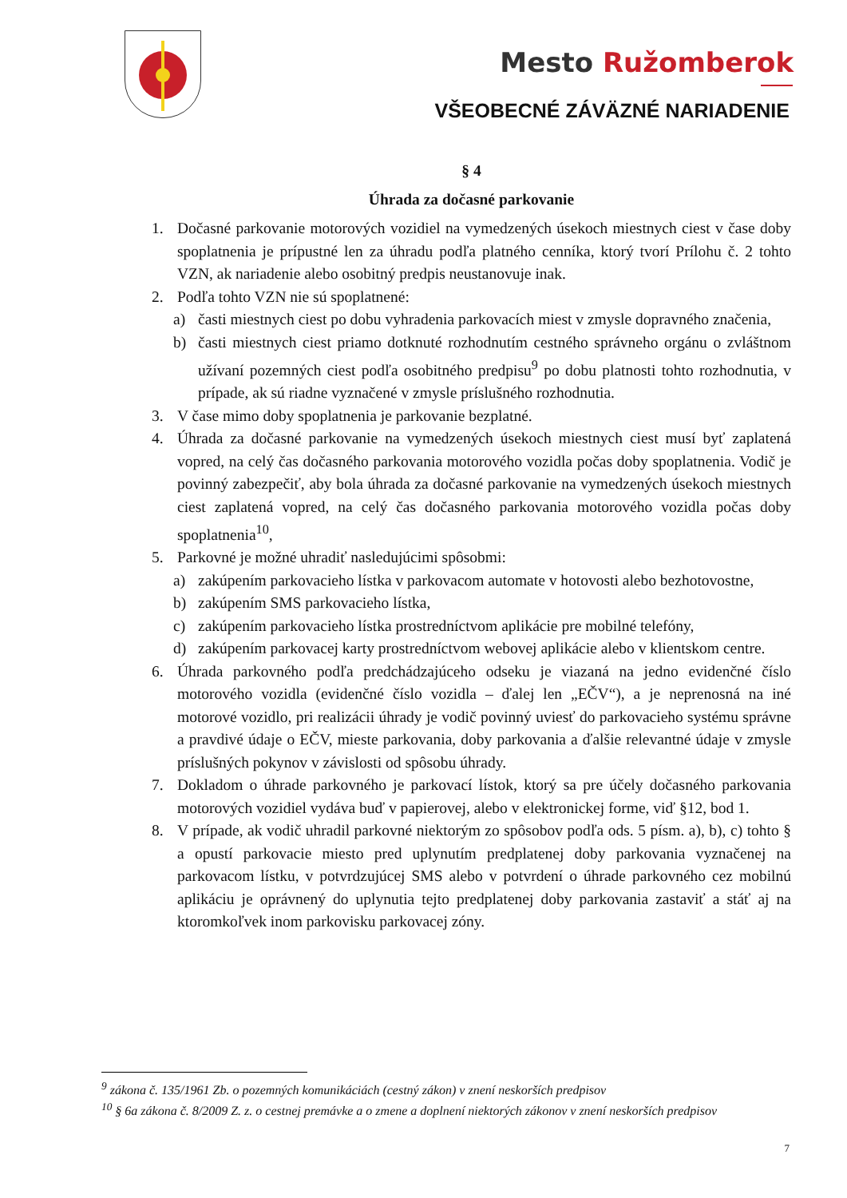Mesto Ružomberok
VŠEOBECNÉ ZÁVÄZNÉ NARIADENIE
§ 4
Úhrada za dočasné parkovanie
1. Dočasné parkovanie motorových vozidiel na vymedzených úsekoch miestnych ciest v čase doby spoplatnenia je prípustné len za úhradu podľa platného cenníka, ktorý tvorí Prílohu č. 2 tohto VZN, ak nariadenie alebo osobitný predpis neustanovuje inak.
2. Podľa tohto VZN nie sú spoplatnené:
a) časti miestnych ciest po dobu vyhradenia parkovacích miest v zmysle dopravného značenia,
b) časti miestnych ciest priamo dotknuté rozhodnutím cestného správneho orgánu o zvláštnom užívaní pozemných ciest podľa osobitného predpisu<sup>9</sup> po dobu platnosti tohto rozhodnutia, v prípade, ak sú riadne vyznačené v zmysle príslušného rozhodnutia.
3. V čase mimo doby spoplatnenia je parkovanie bezplatné.
4. Úhrada za dočasné parkovanie na vymedzených úsekoch miestnych ciest musí byť zaplatená vopred, na celý čas dočasného parkovania motorového vozidla počas doby spoplatnenia. Vodič je povinný zabezpečiť, aby bola úhrada za dočasné parkovanie na vymedzených úsekoch miestnych ciest zaplatená vopred, na celý čas dočasného parkovania motorového vozidla počas doby spoplatnenia<sup>10</sup>,
5. Parkovné je možné uhradiť nasledujúcimi spôsobmi:
a) zakúpením parkovacieho lístka v parkovacom automate v hotovosti alebo bezhotovostne,
b) zakúpením SMS parkovacieho lístka,
c) zakúpením parkovacieho lístka prostredníctvom aplikácie pre mobilné telefóny,
d) zakúpením parkovacej karty prostredníctvom webovej aplikácie alebo v klientskom centre.
6. Úhrada parkovného podľa predchádzajúceho odseku je viazaná na jedno evidenčné číslo motorového vozidla (evidenčné číslo vozidla – ďalej len „EČV“), a je neprenosná na iné motorové vozidlo, pri realizácii úhrady je vodič povinný uviesť do parkovacieho systému správne a pravdivé údaje o EČV, mieste parkovania, doby parkovania a ďalšie relevantné údaje v zmysle príslušných pokynov v závislosti od spôsobu úhrady.
7. Dokladom o úhrade parkovného je parkovací lístok, ktorý sa pre účely dočasného parkovania motorových vozidiel vydáva buď v papierovej, alebo v elektronickej forme, viď §12, bod 1.
8. V prípade, ak vodič uhradil parkovné niektorým zo spôsobov podľa ods. 5 písm. a), b), c) tohto § a opustí parkovacie miesto pred uplynutím predplatenej doby parkovania vyznačenej na parkovacom lístku, v potvrdzujúcej SMS alebo v potvrdení o úhrade parkovného cez mobilnú aplikáciu je oprávnený do uplynutia tejto predplatenej doby parkovania zastaviť a stáť aj na ktoromkoľvek inom parkovisku parkovacej zóny.
<sup>9</sup> zákona č. 135/1961 Zb. o pozemných komunikáciách (cestný zákon) v znení neskorších predpisov
<sup>10</sup> § 6a zákona č. 8/2009 Z. z. o cestnej premávke a o zmene a doplnení niektorých zákonov v znení neskorších predpisov
7